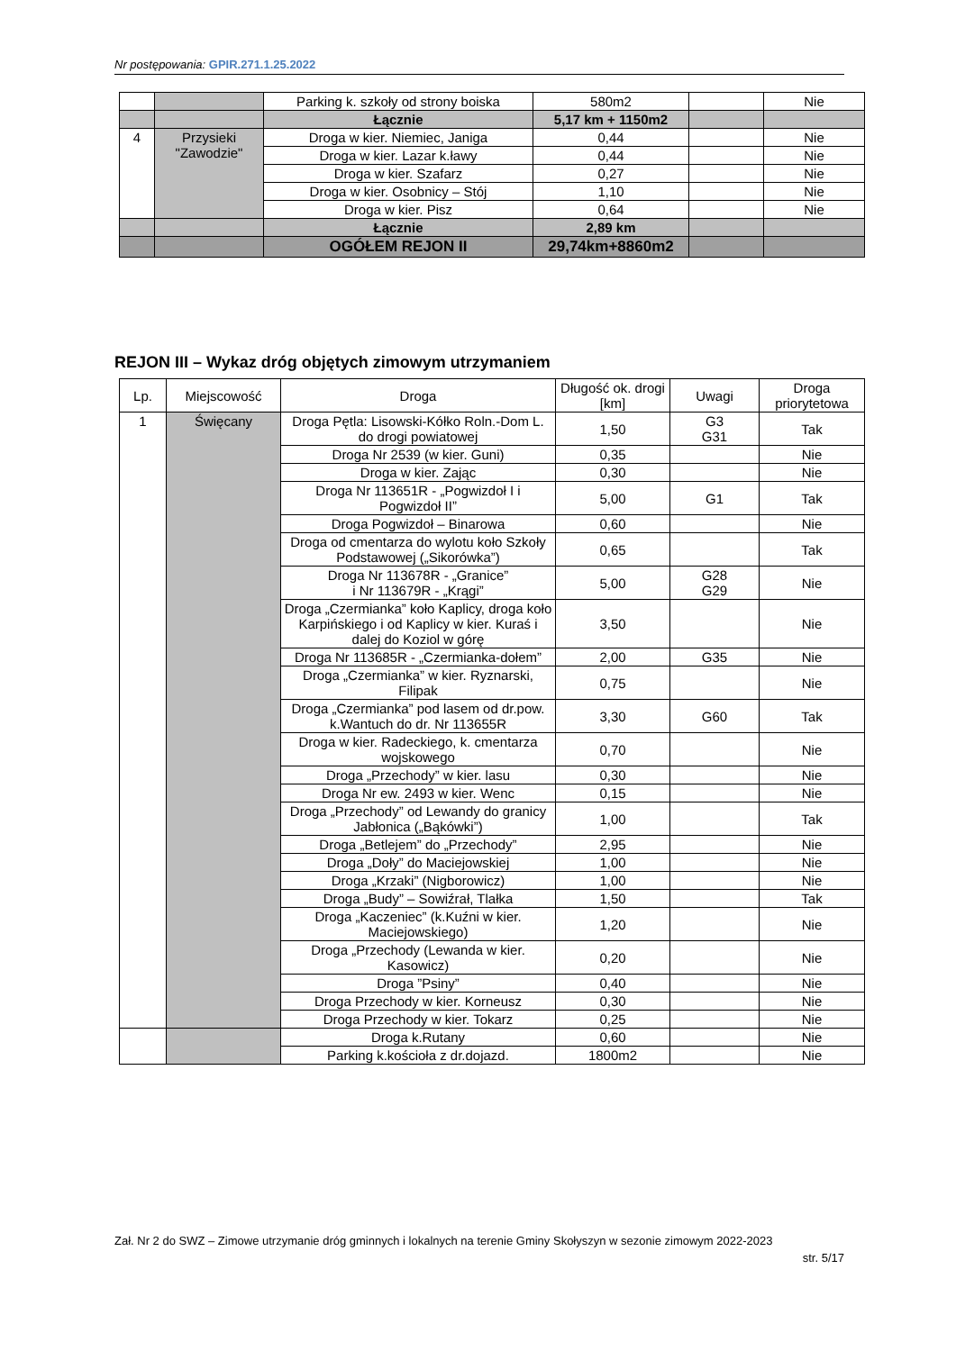Nr postępowania: GPIR.271.1.25.2022
| | | Parking k. szkoły od strony boiska | 580m2 | | Nie |
| | | Łącznie | 5,17 km + 1150m2 | | |
| 4 | Przysieki "Zawodzie" | Droga w kier. Niemiec, Janiga | 0,44 | | Nie |
| | | Droga w kier. Lazar k.ławy | 0,44 | | Nie |
| | | Droga w kier. Szafarz | 0,27 | | Nie |
| | | Droga w kier. Osobnicy – Stój | 1,10 | | Nie |
| | | Droga w kier. Pisz | 0,64 | | Nie |
| | | Łącznie | 2,89 km | | |
| | | OGÓŁEM REJON II | 29,74km+8860m2 | | |
REJON III – Wykaz dróg objętych zimowym utrzymaniem
| Lp. | Miejscowość | Droga | Długość ok. drogi [km] | Uwagi | Droga priorytetowa |
| --- | --- | --- | --- | --- | --- |
| 1 | Święcany | Droga Pętla: Lisowski-Kółko Roln.-Dom L. do drogi powiatowej | 1,50 | G3 G31 | Tak |
| | | Droga Nr 2539 (w kier. Guni) | 0,35 | | Nie |
| | | Droga w kier. Zając | 0,30 | | Nie |
| | | Droga Nr 113651R - „Pogwizdoł I i Pogwizdoł II” | 5,00 | G1 | Tak |
| | | Droga Pogwizdoł – Binarowa | 0,60 | | Nie |
| | | Droga od cmentarza do wylotu koło Szkoły Podstawowej („Sikorówka”) | 0,65 | | Tak |
| | | Droga Nr 113678R - „Granice” i Nr 113679R - „Krągi” | 5,00 | G28 G29 | Nie |
| | | Droga „Czermianka” koło Kaplicy, droga koło Karpińskiego i od Kaplicy w kier. Kuraś i dalej do Koziol w górę | 3,50 | | Nie |
| | | Droga Nr 113685R - „Czermianka-dołem” | 2,00 | G35 | Nie |
| | | Droga „Czermianka” w kier. Ryznarski, Filipak | 0,75 | | Nie |
| | | Droga „Czermianka” pod lasem od dr.pow. k.Wantuch do dr. Nr 113655R | 3,30 | G60 | Tak |
| | | Droga w kier. Radeckiego, k. cmentarza wojskowego | 0,70 | | Nie |
| | | Droga „Przechody” w kier. lasu | 0,30 | | Nie |
| | | Droga Nr ew. 2493 w kier. Wenc | 0,15 | | Nie |
| | | Droga „Przechody” od Lewandy do granicy Jabłonica („Bąkówki”) | 1,00 | | Tak |
| | | Droga „Betlejem” do „Przechody” | 2,95 | | Nie |
| | | Droga „Doły” do Maciejowskiej | 1,00 | | Nie |
| | | Droga „Krzaki” (Nigborowicz) | 1,00 | | Nie |
| | | Droga „Budy” – Sowiźrał, Tlałka | 1,50 | | Tak |
| | | Droga „Kaczeniec” (k.Kuźni w kier. Maciejowskiego) | 1,20 | | Nie |
| | | Droga „Przechody (Lewanda w kier. Kasowicz) | 0,20 | | Nie |
| | | Droga ”Psiny” | 0,40 | | Nie |
| | | Droga Przechody w kier. Korneusz | 0,30 | | Nie |
| | | Droga Przechody w kier. Tokarz | 0,25 | | Nie |
| | | Droga k.Rutany | 0,60 | | Nie |
| | | Parking k.kościoła z dr.dojazd. | 1800m2 | | Nie |
Zał. Nr 2 do SWZ – Zimowe utrzymanie dróg gminnych i lokalnych na terenie Gminy Skołyszyn w sezonie zimowym 2022-2023
str. 5/17